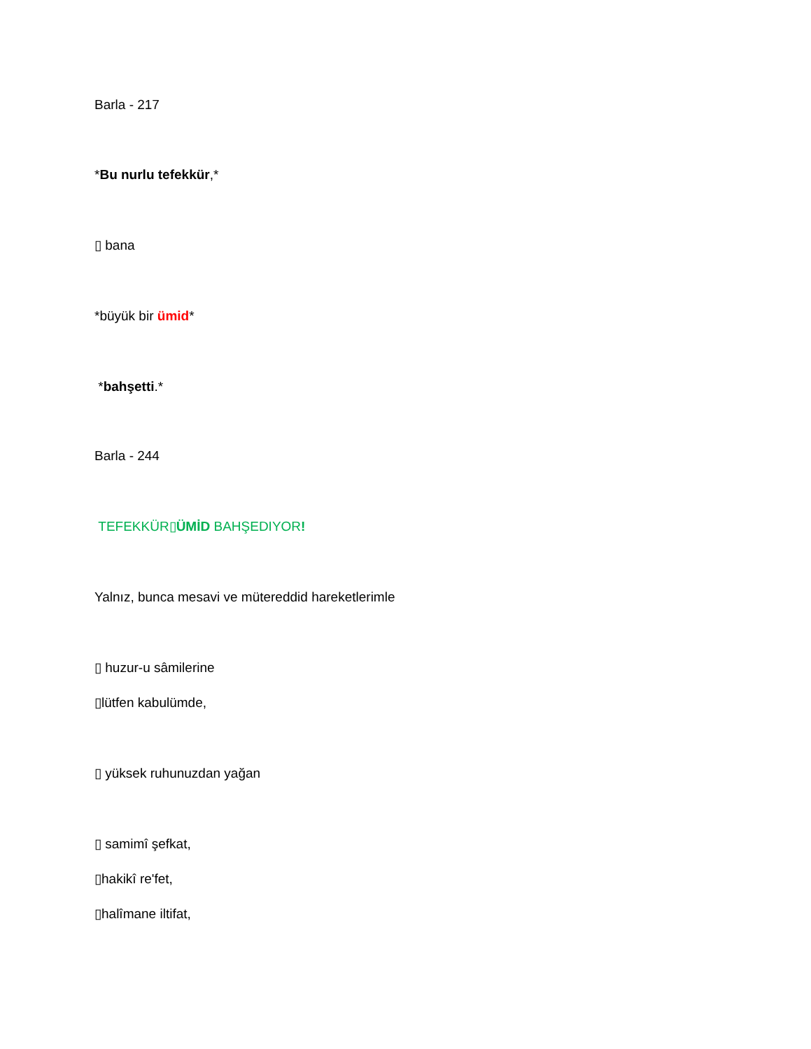Barla - 217
*Bu nurlu tefekkür,*
▯ bana
*büyük bir ümid*
*bahşetti.*
Barla - 244
TEFEKKÜR▯ÜMİD BAHŞEDIYOR!
Yalnız, bunca mesavi ve mütereddid hareketlerimle
▯ huzur-u sâmilerine
▯lütfen kabulümde,
▯ yüksek ruhunuzdan yağan
▯ samimî şefkat,
▯hakikî re'fet,
▯halîmane iltifat,